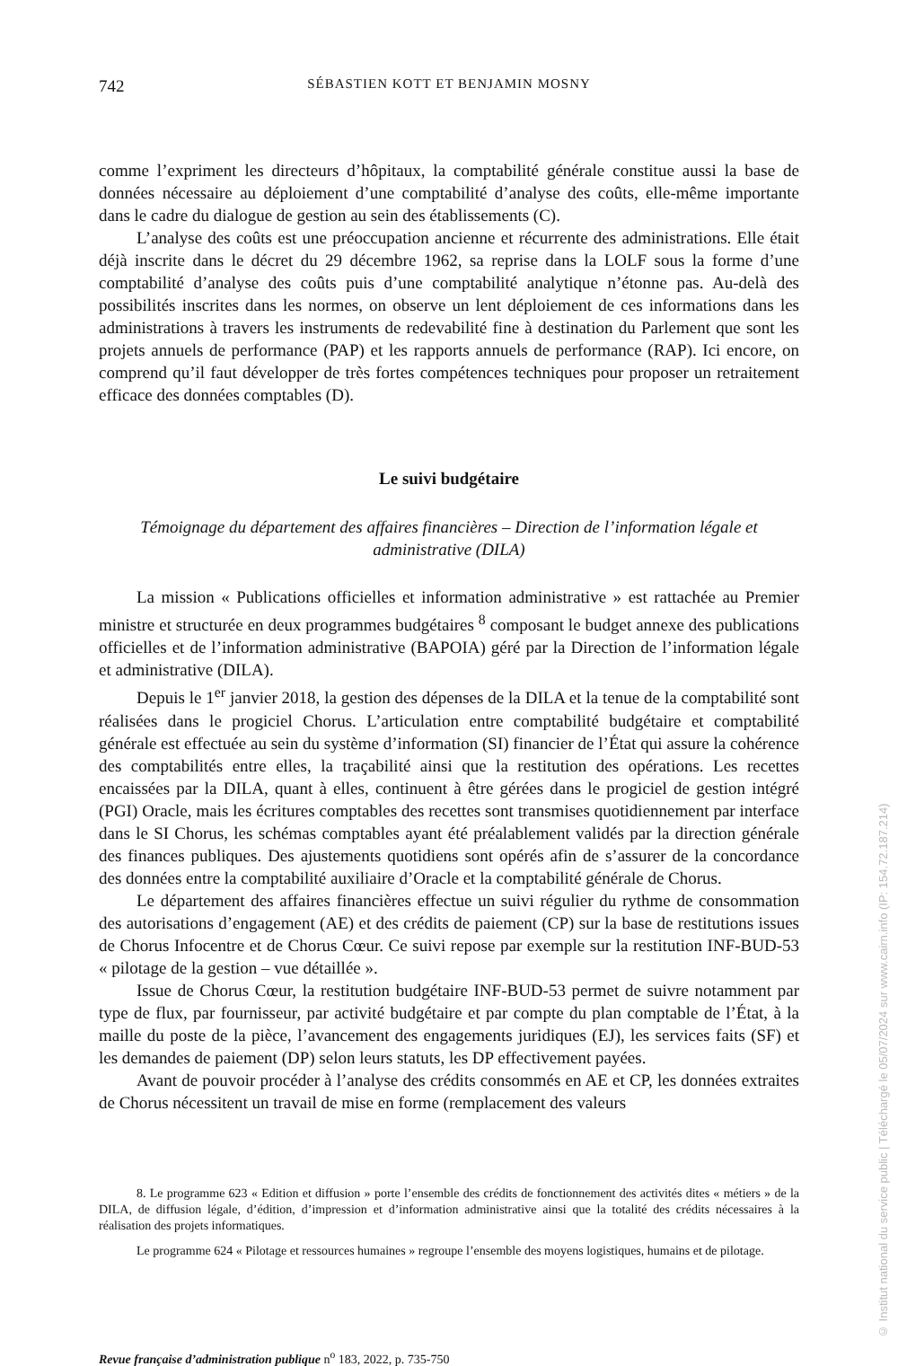742 SÉBASTIEN KOTT ET BENJAMIN MOSNY
comme l’expriment les directeurs d’hôpitaux, la comptabilité générale constitue aussi la base de données nécessaire au déploiement d’une comptabilité d’analyse des coûts, elle-même importante dans le cadre du dialogue de gestion au sein des établissements (C).
L’analyse des coûts est une préoccupation ancienne et récurrente des administrations. Elle était déjà inscrite dans le décret du 29 décembre 1962, sa reprise dans la LOLF sous la forme d’une comptabilité d’analyse des coûts puis d’une comptabilité analytique n’étonne pas. Au-delà des possibilités inscrites dans les normes, on observe un lent déploiement de ces informations dans les administrations à travers les instruments de redevabilité fine à destination du Parlement que sont les projets annuels de performance (PAP) et les rapports annuels de performance (RAP). Ici encore, on comprend qu’il faut développer de très fortes compétences techniques pour proposer un retraitement efficace des données comptables (D).
Le suivi budgétaire
Témoignage du département des affaires financières – Direction de l’information légale et administrative (DILA)
La mission « Publications officielles et information administrative » est rattachée au Premier ministre et structurée en deux programmes budgétaires <sup>8</sup> composant le budget annexe des publications officielles et de l’information administrative (BAPOIA) géré par la Direction de l’information légale et administrative (DILA).
Depuis le 1<sup>er</sup> janvier 2018, la gestion des dépenses de la DILA et la tenue de la comptabilité sont réalisées dans le progiciel Chorus. L’articulation entre comptabilité budgétaire et comptabilité générale est effectuée au sein du système d’information (SI) financier de l’État qui assure la cohérence des comptabilités entre elles, la traçabilité ainsi que la restitution des opérations. Les recettes encaissées par la DILA, quant à elles, continuent à être gérées dans le progiciel de gestion intégré (PGI) Oracle, mais les écritures comptables des recettes sont transmises quotidiennement par interface dans le SI Chorus, les schémas comptables ayant été préalablement validés par la direction générale des finances publiques. Des ajustements quotidiens sont opérés afin de s’assurer de la concordance des données entre la comptabilité auxiliaire d’Oracle et la comptabilité générale de Chorus.
Le département des affaires financières effectue un suivi régulier du rythme de consommation des autorisations d’engagement (AE) et des crédits de paiement (CP) sur la base de restitutions issues de Chorus Infocentre et de Chorus Cœur. Ce suivi repose par exemple sur la restitution INF-BUD-53 « pilotage de la gestion – vue détaillée ».
Issue de Chorus Cœur, la restitution budgétaire INF-BUD-53 permet de suivre notamment par type de flux, par fournisseur, par activité budgétaire et par compte du plan comptable de l’État, à la maille du poste de la pièce, l’avancement des engagements juridiques (EJ), les services faits (SF) et les demandes de paiement (DP) selon leurs statuts, les DP effectivement payées.
Avant de pouvoir procéder à l’analyse des crédits consommés en AE et CP, les données extraites de Chorus nécessitent un travail de mise en forme (remplacement des valeurs
8. Le programme 623 « Edition et diffusion » porte l’ensemble des crédits de fonctionnement des activités dites « métiers » de la DILA, de diffusion légale, d’édition, d’impression et d’information administrative ainsi que la totalité des crédits nécessaires à la réalisation des projets informatiques.
Le programme 624 « Pilotage et ressources humaines » regroupe l’ensemble des moyens logistiques, humains et de pilotage.
Revue française d’administration publique n<sup>o</sup> 183, 2022, p. 735-750
© Institut national du service public | Téléchargé le 05/07/2024 sur www.cairn.info (IP: 154.72.187.214)